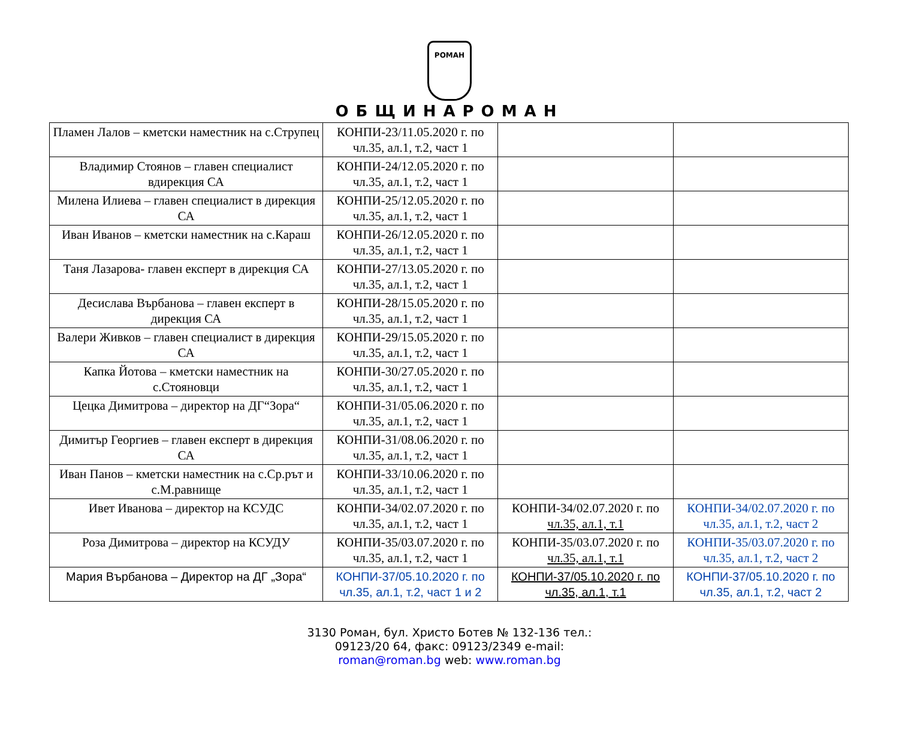РОМАН
ОБЩИНАРОМАН
| Пламен Лалов – кметски наместник на с.Струпец | КОНПИ-23/11.05.2020 г. по чл.35, ал.1, т.2, част 1 | | |
| Владимир Стоянов – главен специалист вдирекция СА | КОНПИ-24/12.05.2020 г. по чл.35, ал.1, т.2, част 1 | | |
| Милена Илиева – главен специалист в дирекция СА | КОНПИ-25/12.05.2020 г. по чл.35, ал.1, т.2, част 1 | | |
| Иван Иванов – кметски наместник на с.Караш | КОНПИ-26/12.05.2020 г. по чл.35, ал.1, т.2, част 1 | | |
| Таня Лазарова- главен експерт в дирекция СА | КОНПИ-27/13.05.2020 г. по чл.35, ал.1, т.2, част 1 | | |
| Десислава Върбанова – главен експерт в дирекция СА | КОНПИ-28/15.05.2020 г. по чл.35, ал.1, т.2, част 1 | | |
| Валери Живков – главен специалист в дирекция СА | КОНПИ-29/15.05.2020 г. по чл.35, ал.1, т.2, част 1 | | |
| Капка Йотова – кметски наместник на с.Стояновци | КОНПИ-30/27.05.2020 г. по чл.35, ал.1, т.2, част 1 | | |
| Цецка Димитрова – директор на ДГ“Зора“ | КОНПИ-31/05.06.2020 г. по чл.35, ал.1, т.2, част 1 | | |
| Димитър Георгиев – главен експерт в дирекция СА | КОНПИ-31/08.06.2020 г. по чл.35, ал.1, т.2, част 1 | | |
| Иван Панов – кметски наместник на с.Ср.рът и с.М.равнище | КОНПИ-33/10.06.2020 г. по чл.35, ал.1, т.2, част 1 | | |
| Ивет Иванова – директор на КСУДС | КОНПИ-34/02.07.2020 г. по чл.35, ал.1, т.2, част 1 | КОНПИ-34/02.07.2020 г. по чл.35, ал.1, т.1 | КОНПИ-34/02.07.2020 г. по чл.35, ал.1, т.2, част 2 |
| Роза Димитрова – директор на КСУДУ | КОНПИ-35/03.07.2020 г. по чл.35, ал.1, т.2, част 1 | КОНПИ-35/03.07.2020 г. по чл.35, ал.1, т.1 | КОНПИ-35/03.07.2020 г. по чл.35, ал.1, т.2, част 2 |
| Мария Върбанова – Директор на ДГ „Зора“ | КОНПИ-37/05.10.2020 г. по чл.35, ал.1, т.2, част 1 и 2 | КОНПИ-37/05.10.2020 г. по чл.35, ал.1, т.1 | КОНПИ-37/05.10.2020 г. по чл.35, ал.1, т.2, част 2 |
3130 Роман, бул. Христо Ботев № 132-136 тел.:
09123/20 64, факс: 09123/2349 e-mail:
roman@roman.bg web: www.roman.bg